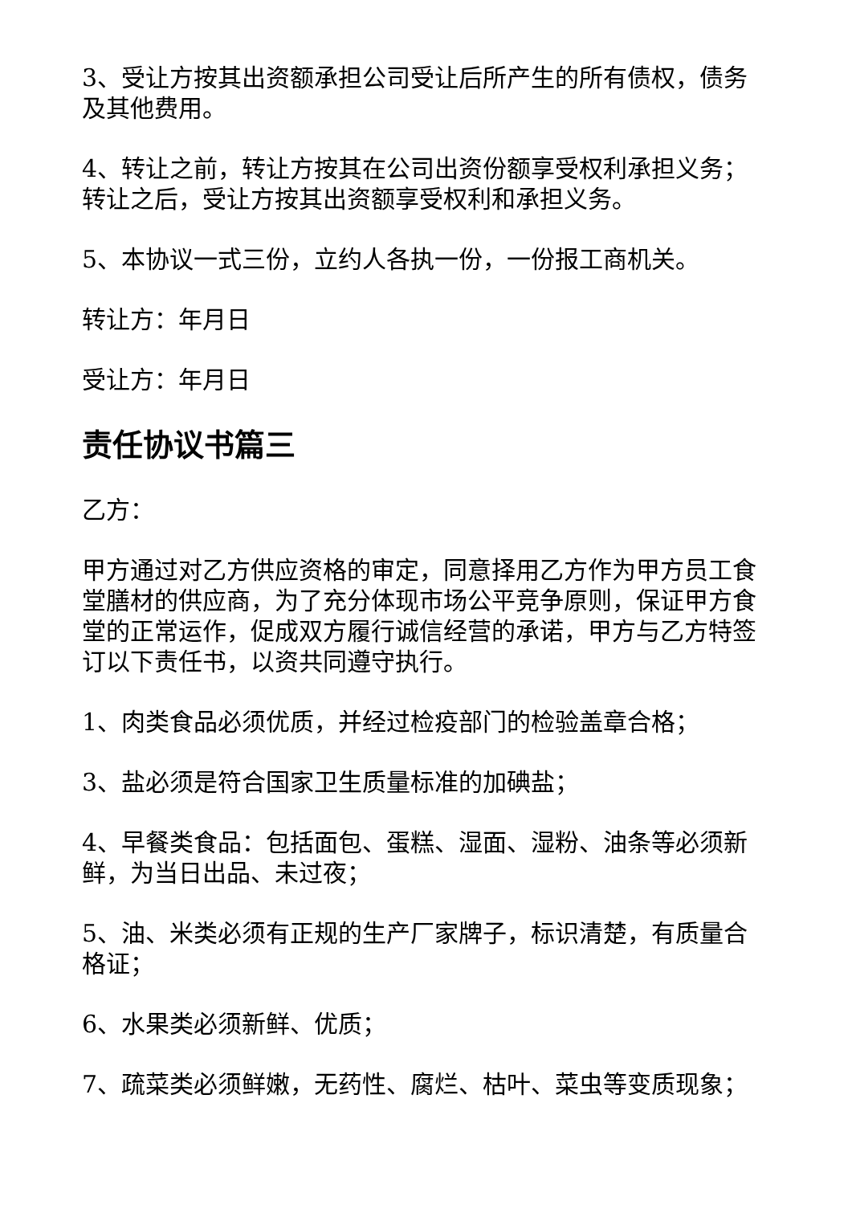3、受让方按其出资额承担公司受让后所产生的所有债权，债务及其他费用。
4、转让之前，转让方按其在公司出资份额享受权利承担义务；转让之后，受让方按其出资额享受权利和承担义务。
5、本协议一式三份，立约人各执一份，一份报工商机关。
转让方：年月日
受让方：年月日
责任协议书篇三
乙方：
甲方通过对乙方供应资格的审定，同意择用乙方作为甲方员工食堂膳材的供应商，为了充分体现市场公平竞争原则，保证甲方食堂的正常运作，促成双方履行诚信经营的承诺，甲方与乙方特签订以下责任书，以资共同遵守执行。
1、肉类食品必须优质，并经过检疫部门的检验盖章合格；
3、盐必须是符合国家卫生质量标准的加碘盐；
4、早餐类食品：包括面包、蛋糕、湿面、湿粉、油条等必须新鲜，为当日出品、未过夜；
5、油、米类必须有正规的生产厂家牌子，标识清楚，有质量合格证；
6、水果类必须新鲜、优质；
7、疏菜类必须鲜嫩，无药性、腐烂、枯叶、菜虫等变质现象；